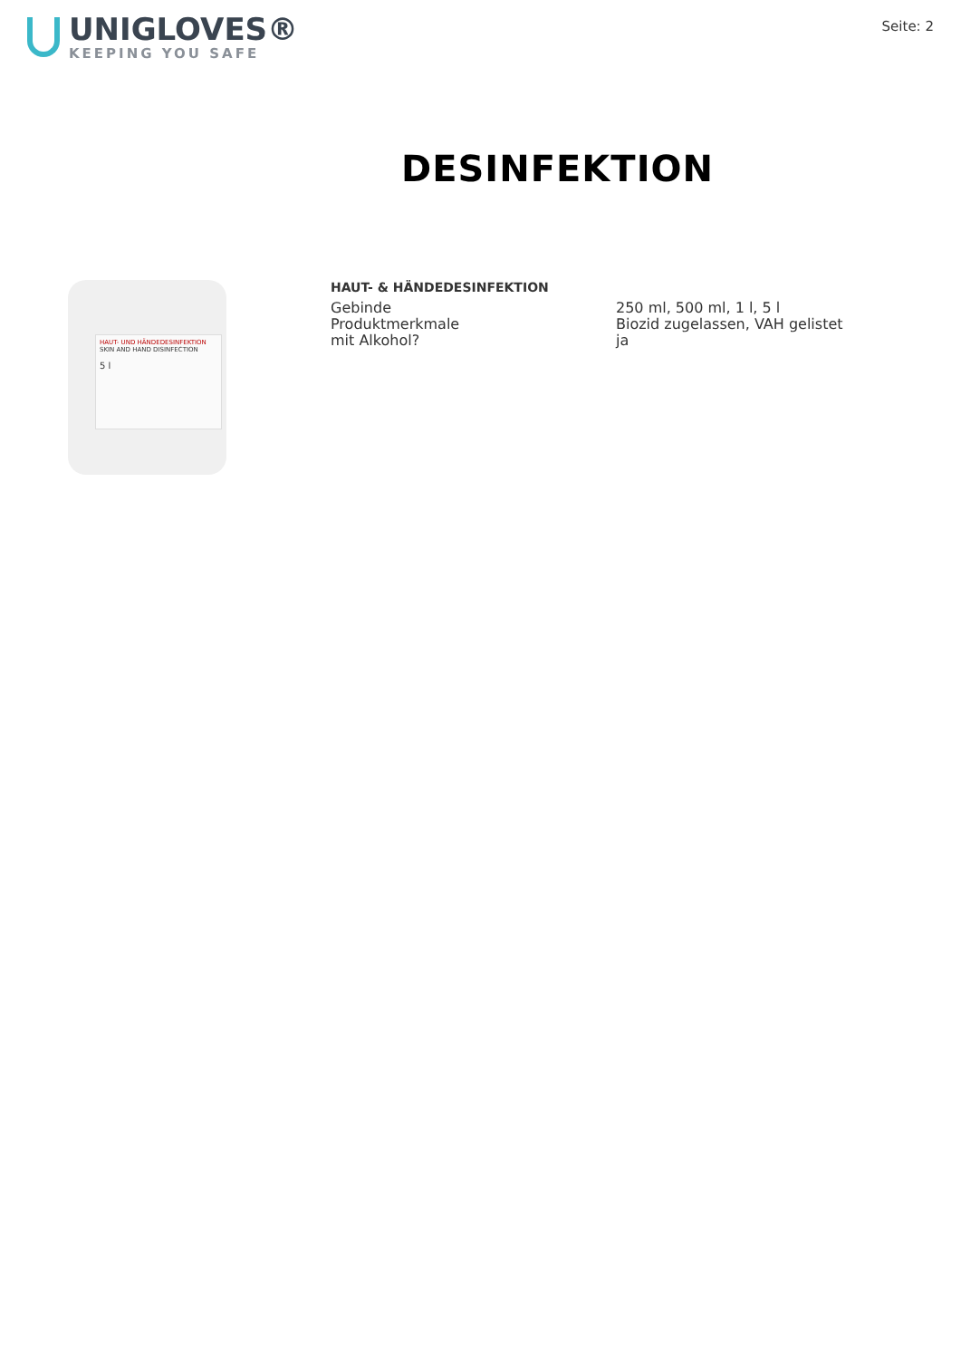UNIGLOVES®
KEEPING YOU SAFE
Seite: 2
DESINFEKTION
HAUT- UND HÄNDEDESINFEKTION
SKIN AND HAND DISINFECTION
5 l
HAUT- & HÄNDEDESINFEKTION
| Gebinde | 250 ml, 500 ml, 1 l, 5 l |
| Produktmerkmale | Biozid zugelassen, VAH gelistet |
| mit Alkohol? | ja |